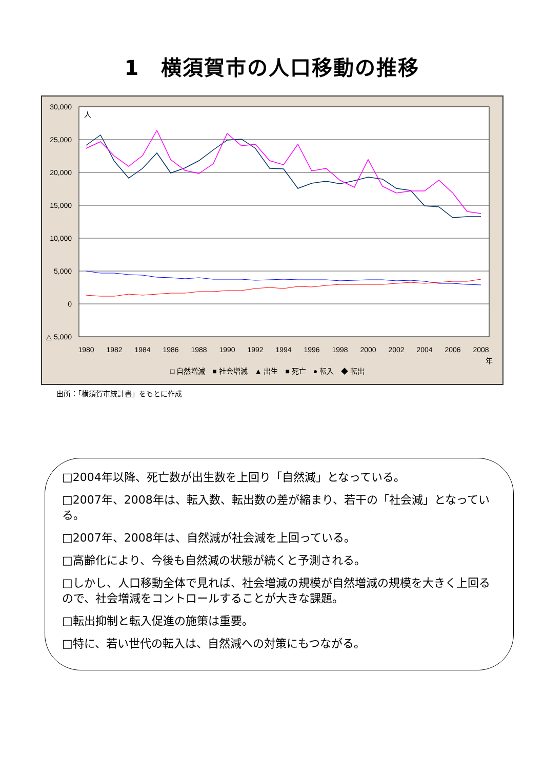1　横須賀市の人口移動の推移
30,000
25,000
20,000
15,000
10,000
5,000
0
△ 5,000
人
1980
1982
1984
1986
1988
1990
1992
1994
1996
1998
2000
2002
2004
2006
2008
年
□ 自然増減　■ 社会増減　▲ 出生　■ 死亡　● 転入　◆ 転出
出所：「横須賀市統計書」をもとに作成
□2004年以降、死亡数が出生数を上回り「自然減」となっている。
□2007年、2008年は、転入数、転出数の差が縮まり、若干の「社会減」となっている。
□2007年、2008年は、自然減が社会減を上回っている。
□高齢化により、今後も自然減の状態が続くと予測される。
□しかし、人口移動全体で見れば、社会増減の規模が自然増減の規模を大きく上回るので、社会増減をコントロールすることが大きな課題。
□転出抑制と転入促進の施策は重要。
□特に、若い世代の転入は、自然減への対策にもつながる。